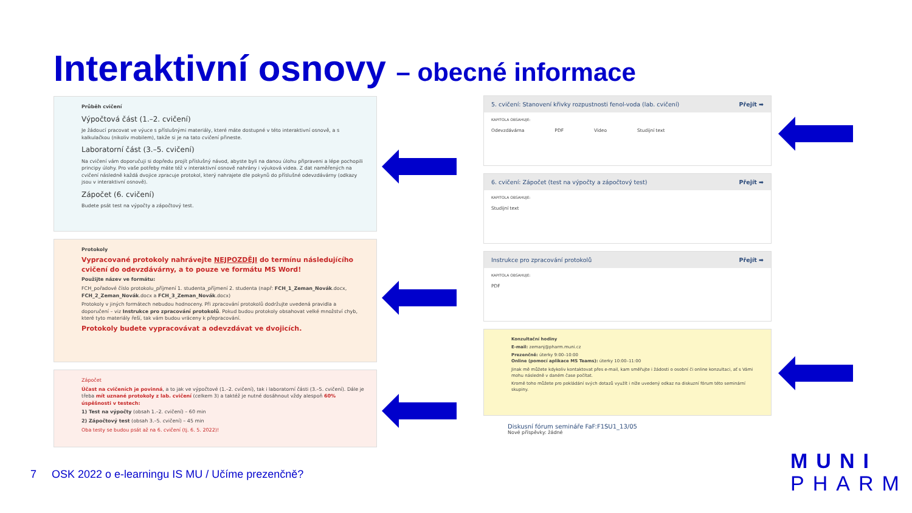Interaktivní osnovy – obecné informace
Průběh cvičení
Výpočtová část (1.–2. cvičení)
Je žádoucí pracovat ve výuce s příslušnými materiály, které máte dostupné v této interaktivní osnově, a s kalkulačkou (nikoliv mobilem), takže si je na tato cvičení přineste.
Laboratorní část (3.–5. cvičení)
Na cvičení vám doporučuji si dopředu projít příslušný návod, abyste byli na danou úlohu připraveni a lépe pochopili principy úlohy. Pro vaše potřeby máte též v interaktivní osnově nahrány i výuková videa. Z dat naměřených na cvičení následně každá dvojice zpracuje protokol, který nahrajete dle pokynů do příslušné odevzdávárny (odkazy jsou v interaktivní osnově).
Zápočet (6. cvičení)
Budete psát test na výpočty a zápočtový test.
Protokoly
Vypracované protokoly nahrávejte NEJPOZDĚJI do termínu následujícího cvičení do odevzdávárny, a to pouze ve formátu MS Word!
Použijte název ve formátu:
FCH_pořadové číslo protokolu_příjmení 1. studenta_příjmení 2. studenta (např: FCH_1_Zeman_Novák.docx, FCH_2_Zeman_Novák.docx a FCH_3_Zeman_Novák.docx)
Protokoly v jiných formátech nebudou hodnoceny. Při zpracování protokolů dodržujte uvedená pravidla a doporučení – viz Instrukce pro zpracování protokolů. Pokud budou protokoly obsahovat velké množství chyb, které tyto materiály řeší, tak vám budou vráceny k přepracování.
Protokoly budete vypracovávat a odevzdávat ve dvojicích.
Zápočet
Účast na cvičeních je povinná, a to jak ve výpočtové (1.–2. cvičení), tak i laboratorní části (3.–5. cvičení). Dále je třeba mít uznané protokoly z lab. cvičení (celkem 3) a taktéž je nutné dosáhnout vždy alespoň 60% úspěšnosti v testech:
1) Test na výpočty (obsah 1.–2. cvičení) – 60 min
2) Zápočtový test (obsah 3.–5. cvičení) – 45 min
Oba testy se budou psát až na 6. cvičení (tj. 6. 5. 2022)!
5. cvičení: Stanovení křivky rozpustnosti fenol-voda (lab. cvičení) Přejít ➡
KAPITOLA OBSAHUJE:
Odevzdávárna PDF Video Studijní text
6. cvičení: Zápočet (test na výpočty a zápočtový test) Přejít ➡
KAPITOLA OBSAHUJE:
Studijní text
Instrukce pro zpracování protokolů Přejít ➡
KAPITOLA OBSAHUJE:
PDF
Konzultační hodiny
E-mail: zemanj@pharm.muni.cz
Prezenčně: úterky 9:00–10:00
Online (pomocí aplikace MS Teams): úterky 10:00–11:00
Jinak mě můžete kdykoliv kontaktovat přes e-mail, kam směřujte i žádosti o osobní či online konzultaci, ať s Vámi mohu následně v daném čase počítat.
Kromě toho můžete pro pokládání svých dotazů využít i níže uvedený odkaz na diskuzní fórum této seminární skupiny.
Diskusní fórum semináře FaF:F1SU1_13/05
Nové příspěvky: žádné
7 OSK 2022 o e-learningu IS MU / Učíme prezenčně?
MUNI
PHARM